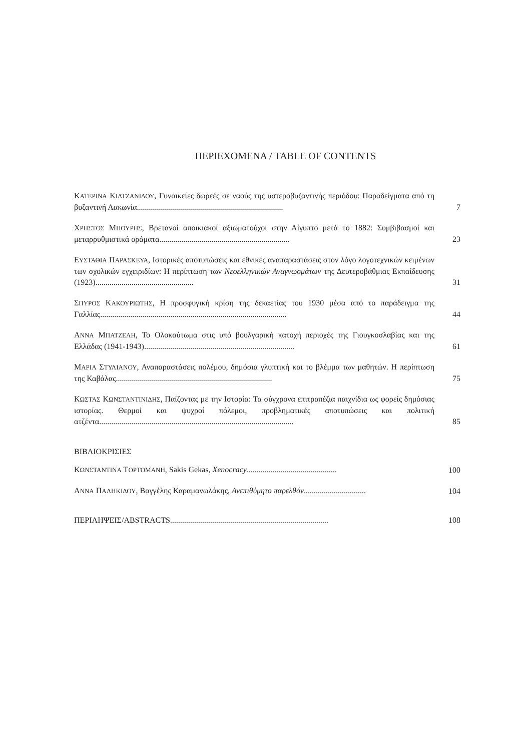ΠΕΡΙΕΧΟΜΕΝΑ / TABLE OF CONTENTS
ΚΑΤΕΡΙΝΑ ΚΙΛΤΖΑΝΙΔΟΥ, Γυναικείες δωρεές σε ναούς της υστεροβυζαντινής περιόδου: Παραδείγματα από τη βυζαντινή Λακωνία.........................................................................
7
ΧΡΗΣΤΟΣ ΜΠΟΥΡΗΣ, Βρετανοί αποικιακοί αξιωματούχοι στην Αίγυπτο μετά το 1882: Συμβιβασμοί και μεταρρυθμιστικά οράματα.................................................................
23
ΕΥΣΤΑΘΙΑ ΠΑΡΑΣΚΕΥΑ, Ιστορικές αποτυπώσεις και εθνικές αναπαραστάσεις στον λόγο λογοτεχνικών κειμένων των σχολικών εγχειριδίων: Η περίπτωση των Νεοελληνικών Αναγνωσμάτων της Δευτεροβάθμιας Εκπαίδευσης (1923).................................................
31
ΣΠΥΡΟΣ ΚΑΚΟΥΡΙΩΤΗΣ, Η προσφυγική κρίση της δεκαετίας του 1930 μέσα από το παράδειγμα της Γαλλίας.............................................................................................
44
ΑΝΝΑ ΜΠΑΤΖΕΛΗ, Το Ολοκαύτωμα στις υπό βουλγαρική κατοχή περιοχές της Γιουγκοσλαβίας και της Ελλάδας (1941-1943)...........................................................................
61
ΜΑΡΙΑ ΣΤΥΛΙΑΝΟΥ, Αναπαραστάσεις πολέμου, δημόσια γλυπτική και το βλέμμα των μαθητών. Η περίπτωση της Καβάλας..............................................................................
75
ΚΩΣΤΑΣ ΚΩΝΣΤΑΝΤΙΝΙΔΗΣ, Παίζοντας με την Ιστορία: Τα σύγχρονα επιτραπέζια παιχνίδια ως φορείς δημόσιας ιστορίας. Θερμοί και ψυχροί πόλεμοι, προβληματικές αποτυπώσεις και πολιτική ατζέντα.................................................................................................
85
ΒΙΒΛΙΟΚΡΙΣΙΕΣ
ΚΩΝΣΤΑΝΤΙΝΑ ΤΟΡΤΟΜΑΝΗ, Sakis Gekas, Xenocracy.............................................
100
ΑΝΝΑ ΠΑΛΗΚΙΔΟΥ, Βαγγέλης Καραμανωλάκης, Ανεπιθύμητο παρελθόν...............................
104
ΠΕΡΙΛΗΨΕΙΣ/ABSTRACTS...............................................................................
108